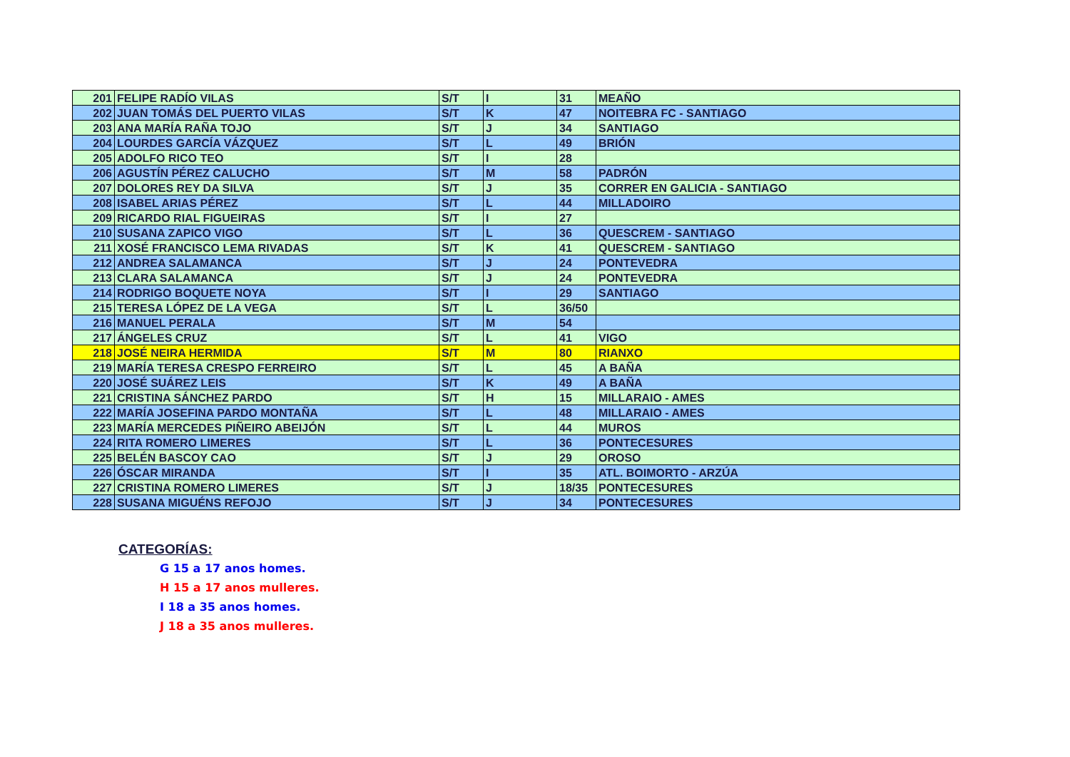| 201 | FELIPE RADÍO VILAS | S/T | I | 31 | MEAÑO |
| 202 | JUAN TOMÁS DEL PUERTO VILAS | S/T | K | 47 | NOITEBRA FC - SANTIAGO |
| 203 | ANA MARÍA RAÑA TOJO | S/T | J | 34 | SANTIAGO |
| 204 | LOURDES GARCÍA VÁZQUEZ | S/T | L | 49 | BRIÓN |
| 205 | ADOLFO RICO TEO | S/T | I | 28 | |
| 206 | AGUSTÍN PÉREZ CALUCHO | S/T | M | 58 | PADRÓN |
| 207 | DOLORES REY DA SILVA | S/T | J | 35 | CORRER EN GALICIA - SANTIAGO |
| 208 | ISABEL ARIAS PÉREZ | S/T | L | 44 | MILLADOIRO |
| 209 | RICARDO RIAL FIGUEIRAS | S/T | I | 27 | |
| 210 | SUSANA ZAPICO VIGO | S/T | L | 36 | QUESCREM - SANTIAGO |
| 211 | XOSÉ FRANCISCO LEMA RIVADAS | S/T | K | 41 | QUESCREM - SANTIAGO |
| 212 | ANDREA SALAMANCA | S/T | J | 24 | PONTEVEDRA |
| 213 | CLARA SALAMANCA | S/T | J | 24 | PONTEVEDRA |
| 214 | RODRIGO BOQUETE NOYA | S/T | I | 29 | SANTIAGO |
| 215 | TERESA LÓPEZ DE LA VEGA | S/T | L | 36/50 | |
| 216 | MANUEL PERALA | S/T | M | 54 | |
| 217 | ÁNGELES CRUZ | S/T | L | 41 | VIGO |
| 218 | JOSÉ NEIRA HERMIDA | S/T | M | 80 | RIANXO |
| 219 | MARÍA TERESA CRESPO FERREIRO | S/T | L | 45 | A BAÑA |
| 220 | JOSÉ SUÁREZ LEIS | S/T | K | 49 | A BAÑA |
| 221 | CRISTINA SÁNCHEZ PARDO | S/T | H | 15 | MILLARAIO - AMES |
| 222 | MARÍA JOSEFINA PARDO MONTAÑA | S/T | L | 48 | MILLARAIO - AMES |
| 223 | MARÍA MERCEDES PIÑEIRO ABEIJÓN | S/T | L | 44 | MUROS |
| 224 | RITA ROMERO LIMERES | S/T | L | 36 | PONTECESURES |
| 225 | BELÉN BASCOY CAO | S/T | J | 29 | OROSO |
| 226 | ÓSCAR MIRANDA | S/T | I | 35 | ATL. BOIMORTO - ARZÚA |
| 227 | CRISTINA ROMERO LIMERES | S/T | J | 18/35 | PONTECESURES |
| 228 | SUSANA MIGUÉNS REFOJO | S/T | J | 34 | PONTECESURES |
CATEGORÍAS:
G 15 a 17 anos homes.
H 15 a 17 anos mulleres.
I 18 a 35 anos homes.
J 18 a 35 anos mulleres.